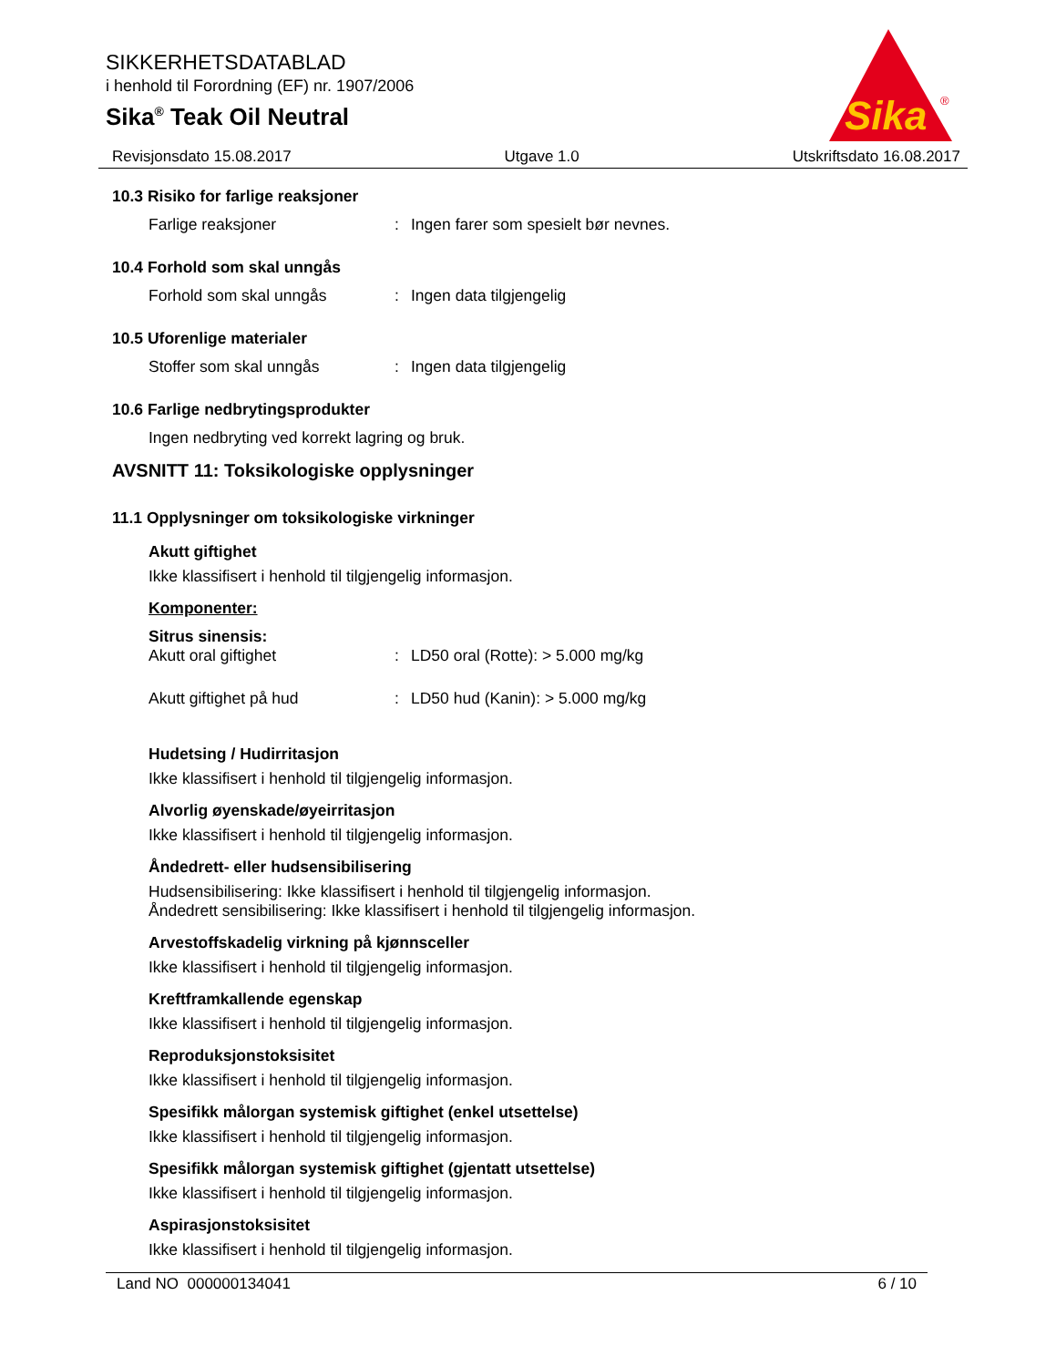SIKKERHETSDATABLAD
i henhold til Forordning (EF) nr. 1907/2006
Sika<sup>®</sup> Teak Oil Neutral
Sika
®
Revisjonsdato 15.08.2017 Utgave 1.0 Utskriftsdato 16.08.2017
10.3 Risiko for farlige reaksjoner
Farlige reaksjoner: Ingen farer som spesielt bør nevnes.
10.4 Forhold som skal unngås
Forhold som skal unngås: Ingen data tilgjengelig
10.5 Uforenlige materialer
Stoffer som skal unngås: Ingen data tilgjengelig
10.6 Farlige nedbrytingsprodukter
Ingen nedbryting ved korrekt lagring og bruk.
AVSNITT 11: Toksikologiske opplysninger
11.1 Opplysninger om toksikologiske virkninger
Akutt giftighet
Ikke klassifisert i henhold til tilgjengelig informasjon.
Komponenter:
Sitrus sinensis:
Akutt oral giftighet: LD50 oral (Rotte): > 5.000 mg/kg
Akutt giftighet på hud: LD50 hud (Kanin): > 5.000 mg/kg
Hudetsing / Hudirritasjon
Ikke klassifisert i henhold til tilgjengelig informasjon.
Alvorlig øyenskade/øyeirritasjon
Ikke klassifisert i henhold til tilgjengelig informasjon.
Åndedrett- eller hudsensibilisering
Hudsensibilisering: Ikke klassifisert i henhold til tilgjengelig informasjon.
Åndedrett sensibilisering: Ikke klassifisert i henhold til tilgjengelig informasjon.
Arvestoffskadelig virkning på kjønnsceller
Ikke klassifisert i henhold til tilgjengelig informasjon.
Kreftframkallende egenskap
Ikke klassifisert i henhold til tilgjengelig informasjon.
Reproduksjonstoksisitet
Ikke klassifisert i henhold til tilgjengelig informasjon.
Spesifikk målorgan systemisk giftighet (enkel utsettelse)
Ikke klassifisert i henhold til tilgjengelig informasjon.
Spesifikk målorgan systemisk giftighet (gjentatt utsettelse)
Ikke klassifisert i henhold til tilgjengelig informasjon.
Aspirasjonstoksisitet
Ikke klassifisert i henhold til tilgjengelig informasjon.
Land NO 000000134041 6 / 10